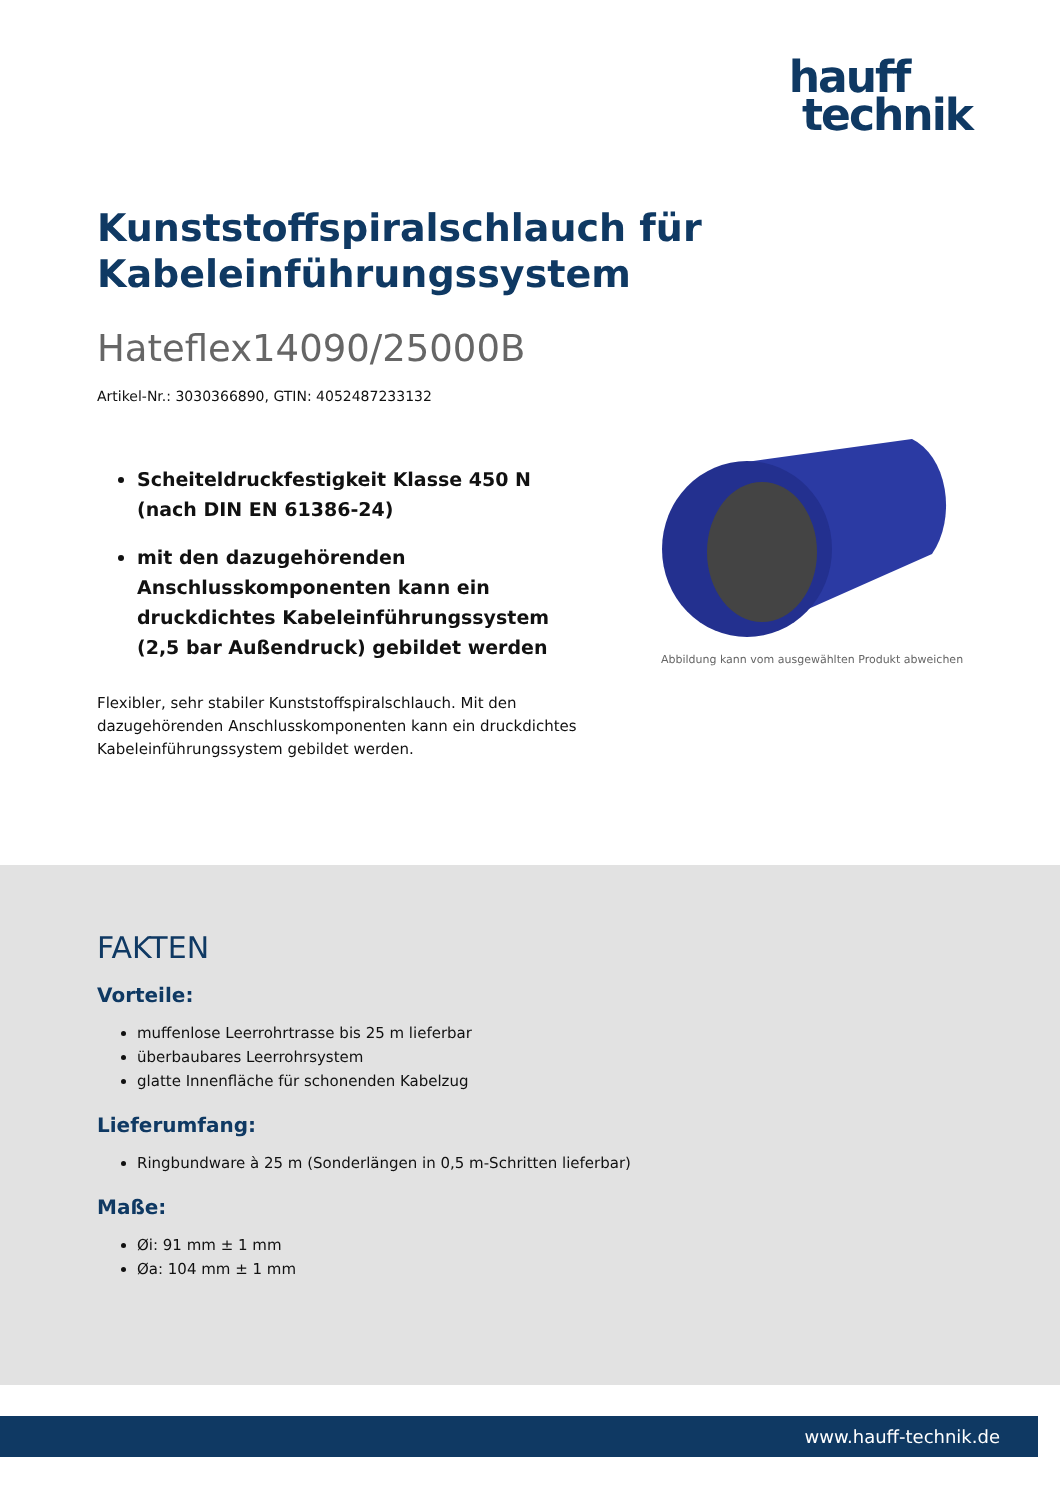hauff
technik
Kunststoffspiralschlauch für Kabeleinführungssystem
Hateflex14090/25000B
Artikel-Nr.: 3030366890, GTIN: 4052487233132
Scheiteldruckfestigkeit Klasse 450 N (nach DIN EN 61386-24)
mit den dazugehörenden Anschlusskomponenten kann ein druckdichtes Kabeleinführungssystem (2,5 bar Außendruck) gebildet werden
Flexibler, sehr stabiler Kunststoffspiralschlauch. Mit den dazugehörenden Anschlusskomponenten kann ein druckdichtes Kabeleinführungssystem gebildet werden.
Abbildung kann vom ausgewählten Produkt abweichen
FAKTEN
Vorteile:
muffenlose Leerrohrtrasse bis 25 m lieferbar
überbaubares Leerrohrsystem
glatte Innenfläche für schonenden Kabelzug
Lieferumfang:
Ringbundware à 25 m (Sonderlängen in 0,5 m-Schritten lieferbar)
Maße:
Øi: 91 mm ± 1 mm
Øa: 104 mm ± 1 mm
www.hauff-technik.de